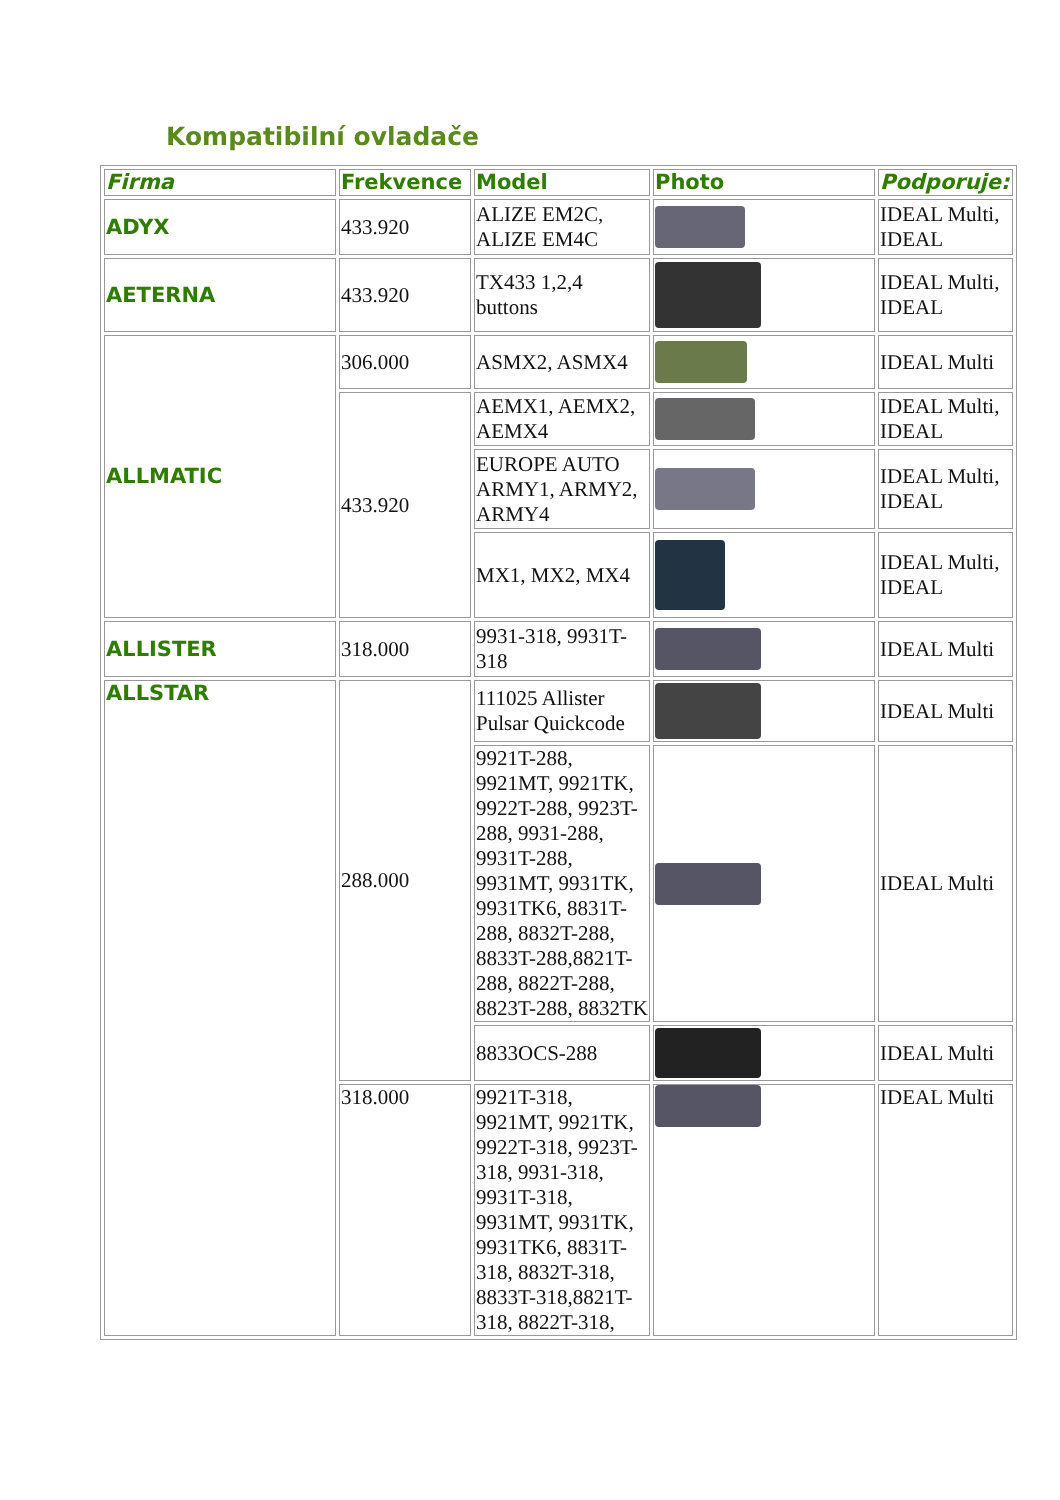Kompatibilní ovladače
| Firma | Frekvence | Model | Photo | Podporuje: |
| --- | --- | --- | --- | --- |
| ADYX | 433.920 | ALIZE EM2C, ALIZE EM4C | | IDEAL Multi, IDEAL |
| AETERNA | 433.920 | TX433 1,2,4 buttons | | IDEAL Multi, IDEAL |
| ALLMATIC | 306.000 | ASMX2, ASMX4 | | IDEAL Multi |
| | 433.920 | AEMX1, AEMX2, AEMX4 | | IDEAL Multi, IDEAL |
| | | EUROPE AUTO ARMY1, ARMY2, ARMY4 | | IDEAL Multi, IDEAL |
| | | MX1, MX2, MX4 | | IDEAL Multi, IDEAL |
| ALLISTER | 318.000 | 9931-318, 9931T-318 | | IDEAL Multi |
| ALLSTAR | 288.000 | 111025 Allister Pulsar Quickcode | | IDEAL Multi |
| | | 9921T-288, 9921MT, 9921TK, 9922T-288, 9923T-288, 9931-288, 9931T-288, 9931MT, 9931TK, 9931TK6, 8831T-288, 8832T-288, 8833T-288,8821T-288, 8822T-288, 8823T-288, 8832TK | | IDEAL Multi |
| | | 8833OCS-288 | | IDEAL Multi |
| | 318.000 | 9921T-318, 9921MT, 9921TK, 9922T-318, 9923T-318, 9931-318, 9931T-318, 9931MT, 9931TK, 9931TK6, 8831T-318, 8832T-318, 8833T-318,8821T-318, 8822T-318, | | IDEAL Multi |